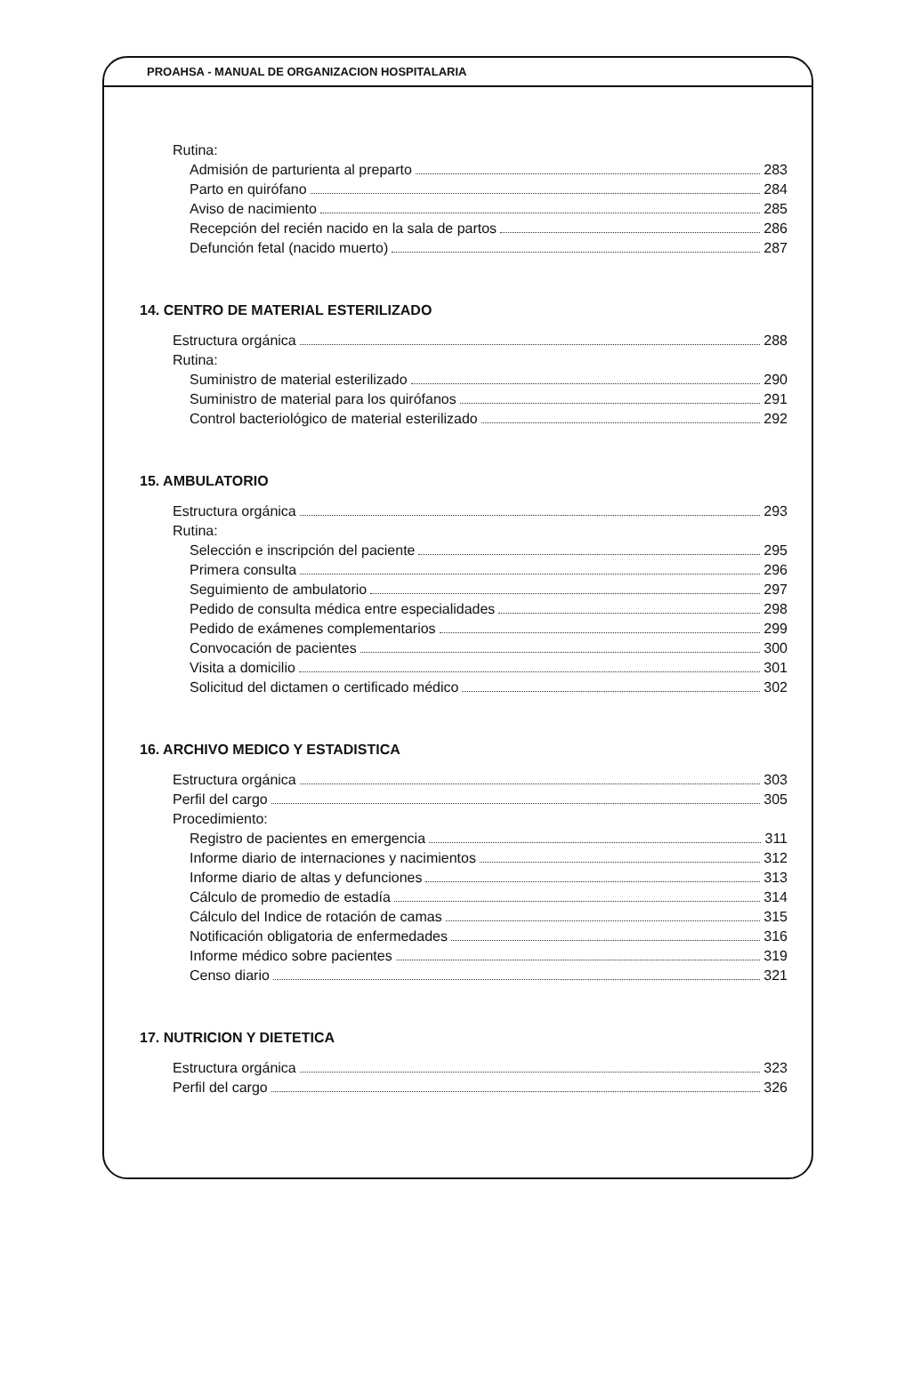PROAHSA - MANUAL DE ORGANIZACION HOSPITALARIA
Rutina:
Admisión de parturienta al preparto 283
Parto en quirófano 284
Aviso de nacimiento 285
Recepción del recién nacido en la sala de partos 286
Defunción fetal (nacido muerto) 287
14. CENTRO DE MATERIAL ESTERILIZADO
Estructura orgánica 288
Rutina:
Suministro de material esterilizado 290
Suministro de material para los quirófanos 291
Control bacteriológico de material esterilizado 292
15. AMBULATORIO
Estructura orgánica 293
Rutina:
Selección e inscripción del paciente 295
Primera consulta 296
Seguimiento de ambulatorio 297
Pedido de consulta médica entre especialidades 298
Pedido de exámenes complementarios 299
Convocación de pacientes 300
Visita a domicilio 301
Solicitud del dictamen o certificado médico 302
16. ARCHIVO MEDICO Y ESTADISTICA
Estructura orgánica 303
Perfil del cargo 305
Procedimiento:
Registro de pacientes en emergencia 311
Informe diario de internaciones y nacimientos 312
Informe diario de altas y defunciones 313
Cálculo de promedio de estadía 314
Cálculo del Indice de rotación de camas 315
Notificación obligatoria de enfermedades 316
Informe médico sobre pacientes 319
Censo diario 321
17. NUTRICION Y DIETETICA
Estructura orgánica 323
Perfil del cargo 326